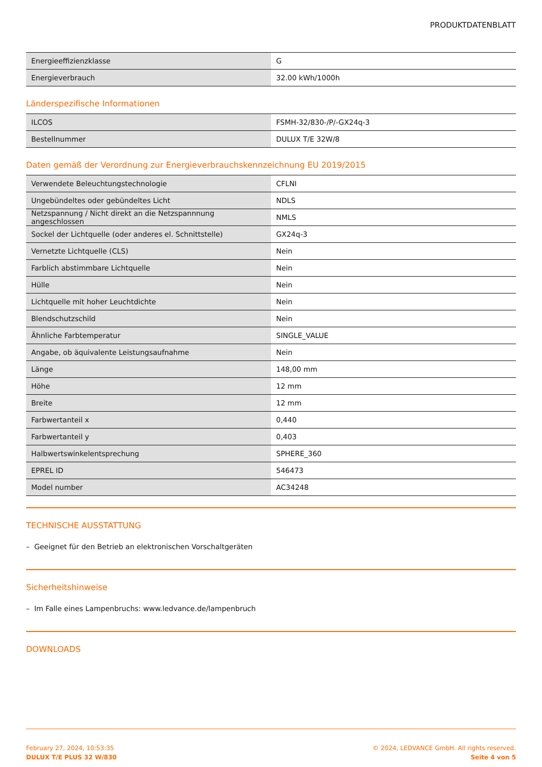PRODUKTDATENBLATT
| Energieeffizienzklasse | G |
| Energieverbrauch | 32.00 kWh/1000h |
Länderspezifische Informationen
| ILCOS | FSMH-32/830-/P/-GX24q-3 |
| Bestellnummer | DULUX T/E 32W/8 |
Daten gemäß der Verordnung zur Energieverbrauchskennzeichnung EU 2019/2015
| Verwendete Beleuchtungstechnologie | CFLNI |
| Ungebündeltes oder gebündeltes Licht | NDLS |
| Netzspannung / Nicht direkt an die Netzspannnung angeschlossen | NMLS |
| Sockel der Lichtquelle (oder anderes el. Schnittstelle) | GX24q-3 |
| Vernetzte Lichtquelle (CLS) | Nein |
| Farblich abstimmbare Lichtquelle | Nein |
| Hülle | Nein |
| Lichtquelle mit hoher Leuchtdichte | Nein |
| Blendschutzschild | Nein |
| Ähnliche Farbtemperatur | SINGLE_VALUE |
| Angabe, ob äquivalente Leistungsaufnahme | Nein |
| Länge | 148,00 mm |
| Höhe | 12 mm |
| Breite | 12 mm |
| Farbwertanteil x | 0,440 |
| Farbwertanteil y | 0,403 |
| Halbwertswinkelentsprechung | SPHERE_360 |
| EPREL ID | 546473 |
| Model number | AC34248 |
TECHNISCHE AUSSTATTUNG
– Geeignet für den Betrieb an elektronischen Vorschaltgeräten
Sicherheitshinweise
– Im Falle eines Lampenbruchs: www.ledvance.de/lampenbruch
DOWNLOADS
February 27, 2024, 10:53:35
DULUX T/E PLUS 32 W/830
© 2024, LEDVANCE GmbH. All rights reserved.
Seite 4 von 5